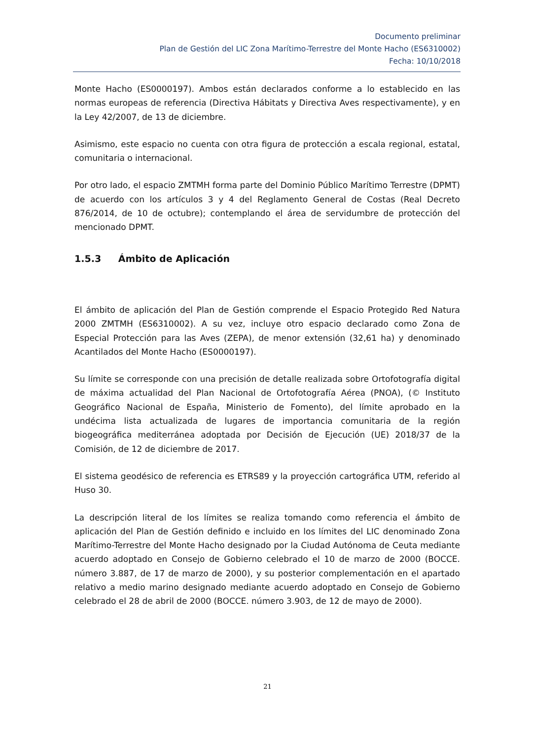Documento preliminar
Plan de Gestión del LIC Zona Marítimo-Terrestre del Monte Hacho (ES6310002)
Fecha: 10/10/2018
Monte Hacho (ES0000197). Ambos están declarados conforme a lo establecido en las normas europeas de referencia (Directiva Hábitats y Directiva Aves respectivamente), y en la Ley 42/2007, de 13 de diciembre.
Asimismo, este espacio no cuenta con otra figura de protección a escala regional, estatal, comunitaria o internacional.
Por otro lado, el espacio ZMTMH forma parte del Dominio Público Marítimo Terrestre (DPMT) de acuerdo con los artículos 3 y 4 del Reglamento General de Costas (Real Decreto 876/2014, de 10 de octubre); contemplando el área de servidumbre de protección del mencionado DPMT.
1.5.3 Ámbito de Aplicación
El ámbito de aplicación del Plan de Gestión comprende el Espacio Protegido Red Natura 2000 ZMTMH (ES6310002). A su vez, incluye otro espacio declarado como Zona de Especial Protección para las Aves (ZEPA), de menor extensión (32,61 ha) y denominado Acantilados del Monte Hacho (ES0000197).
Su límite se corresponde con una precisión de detalle realizada sobre Ortofotografía digital de máxima actualidad del Plan Nacional de Ortofotografía Aérea (PNOA), (© Instituto Geográfico Nacional de España, Ministerio de Fomento), del límite aprobado en la undécima lista actualizada de lugares de importancia comunitaria de la región biogeográfica mediterránea adoptada por Decisión de Ejecución (UE) 2018/37 de la Comisión, de 12 de diciembre de 2017.
El sistema geodésico de referencia es ETRS89 y la proyección cartográfica UTM, referido al Huso 30.
La descripción literal de los límites se realiza tomando como referencia el ámbito de aplicación del Plan de Gestión definido e incluido en los límites del LIC denominado Zona Marítimo-Terrestre del Monte Hacho designado por la Ciudad Autónoma de Ceuta mediante acuerdo adoptado en Consejo de Gobierno celebrado el 10 de marzo de 2000 (BOCCE. número 3.887, de 17 de marzo de 2000), y su posterior complementación en el apartado relativo a medio marino designado mediante acuerdo adoptado en Consejo de Gobierno celebrado el 28 de abril de 2000 (BOCCE. número 3.903, de 12 de mayo de 2000).
21